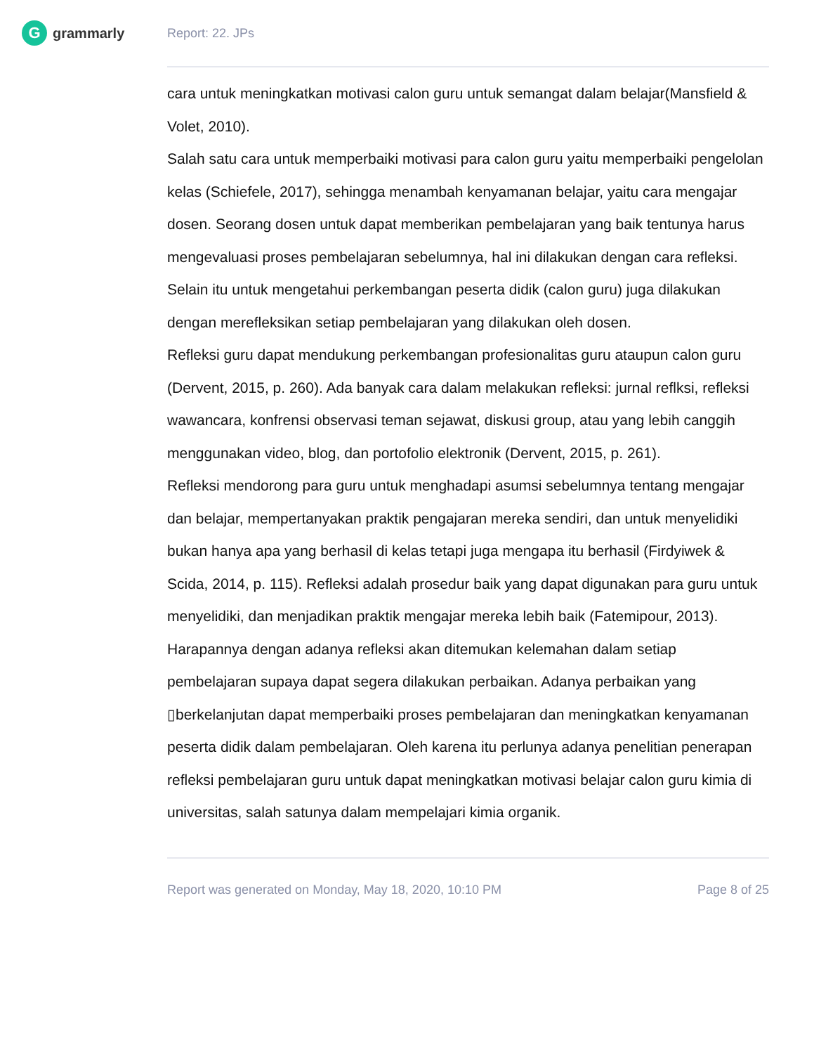Ggrammarly Report: 22. JPs
cara untuk meningkatkan motivasi calon guru untuk semangat dalam belajar(Mansfield & Volet, 2010).
Salah satu cara untuk memperbaiki motivasi para calon guru yaitu memperbaiki pengelolan kelas (Schiefele, 2017), sehingga menambah kenyamanan belajar, yaitu cara mengajar dosen. Seorang dosen untuk dapat memberikan pembelajaran yang baik tentunya harus mengevaluasi proses pembelajaran sebelumnya, hal ini dilakukan dengan cara refleksi. Selain itu untuk mengetahui perkembangan peserta didik (calon guru) juga dilakukan dengan merefleksikan setiap pembelajaran yang dilakukan oleh dosen.
Refleksi guru dapat mendukung perkembangan profesionalitas guru ataupun calon guru (Dervent, 2015, p. 260). Ada banyak cara dalam melakukan refleksi: jurnal reflksi, refleksi wawancara, konfrensi observasi teman sejawat, diskusi group, atau yang lebih canggih menggunakan video, blog, dan portofolio elektronik (Dervent, 2015, p. 261).
Refleksi mendorong para guru untuk menghadapi asumsi sebelumnya tentang mengajar dan belajar, mempertanyakan praktik pengajaran mereka sendiri, dan untuk menyelidiki bukan hanya apa yang berhasil di kelas tetapi juga mengapa itu berhasil (Firdyiwek & Scida, 2014, p. 115). Refleksi adalah prosedur baik yang dapat digunakan para guru untuk menyelidiki, dan menjadikan praktik mengajar mereka lebih baik (Fatemipour, 2013). Harapannya dengan adanya refleksi akan ditemukan kelemahan dalam setiap pembelajaran supaya dapat segera dilakukan perbaikan. Adanya perbaikan yang
▯berkelanjutan dapat memperbaiki proses pembelajaran dan meningkatkan kenyamanan peserta didik dalam pembelajaran. Oleh karena itu perlunya adanya penelitian penerapan refleksi pembelajaran guru untuk dapat meningkatkan motivasi belajar calon guru kimia di universitas, salah satunya dalam mempelajari kimia organik.
Report was generated on Monday, May 18, 2020, 10:10 PM Page 8 of 25